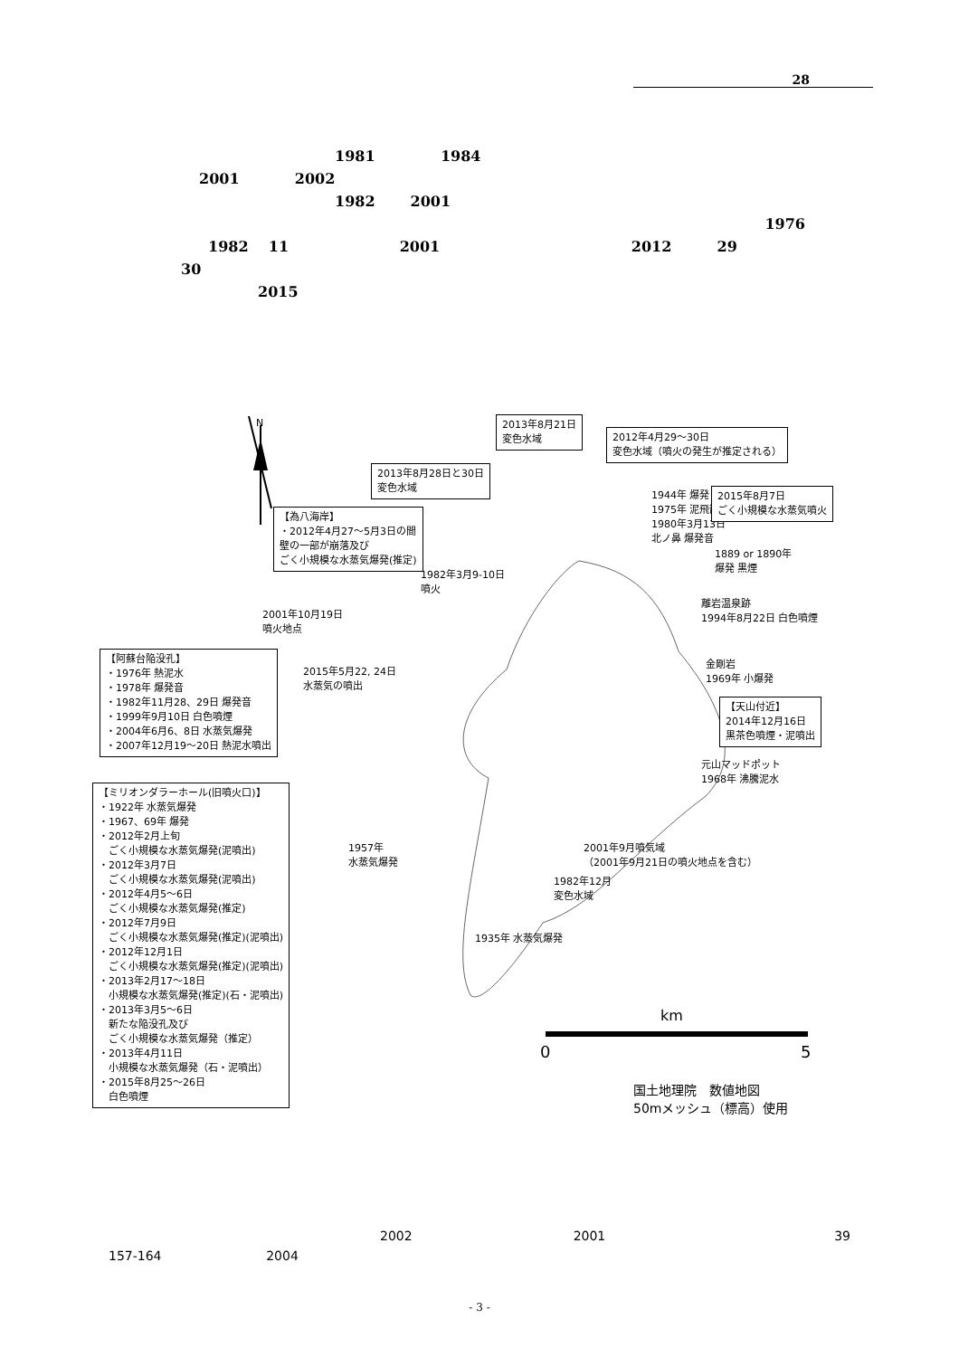28
1981 1984
2001 2002
1982 2001
1976
1982 11 2001 2012 29
30
2015
N
2013年8月21日
変色水域
2012年4月29～30日
変色水域（噴火の発生が推定される）
2013年8月28日と30日
変色水域
1944年 爆発
1975年 泥飛散
1980年3月13日
北ノ鼻 爆発音
2015年8月7日
ごく小規模な水蒸気噴火
【為八海岸】
・2012年4月27～5月3日の間
壁の一部が崩落及び
ごく小規模な水蒸気爆発(推定)
1889 or 1890年
爆発 黒煙
1982年3月9-10日
噴火
離岩温泉跡
1994年8月22日 白色噴煙
2001年10月19日
噴火地点
【阿蘇台陥没孔】
・1976年 熱泥水
・1978年 爆発音
・1982年11月28、29日 爆発音
・1999年9月10日 白色噴煙
・2004年6月6、8日 水蒸気爆発
・2007年12月19～20日 熱泥水噴出
2015年5月22, 24日
水蒸気の噴出
金剛岩
1969年 小爆発
【天山付近】
2014年12月16日
黒茶色噴煙・泥噴出
元山マッドポット
1968年 沸騰泥水
【ミリオンダラーホール(旧噴火口)】
・1922年 水蒸気爆発
・1967、69年 爆発
・2012年2月上旬
　ごく小規模な水蒸気爆発(泥噴出)
・2012年3月7日
　ごく小規模な水蒸気爆発(泥噴出)
・2012年4月5～6日
　ごく小規模な水蒸気爆発(推定)
・2012年7月9日
　ごく小規模な水蒸気爆発(推定)(泥噴出)
・2012年12月1日
　ごく小規模な水蒸気爆発(推定)(泥噴出)
・2013年2月17～18日
　小規模な水蒸気爆発(推定)(石・泥噴出)
・2013年3月5～6日
　新たな陥没孔及び
　ごく小規模な水蒸気爆発（推定）
・2013年4月11日
　小規模な水蒸気爆発（石・泥噴出）
・2015年8月25～26日
　白色噴煙
2001年9月噴気域
（2001年9月21日の噴火地点を含む）
1957年
水蒸気爆発
1982年12月
変色水域
1935年 水蒸気爆発
km
0 5
国土地理院　数値地図
50mメッシュ（標高）使用
2002 2001 39
157-164 2004
- 3 -